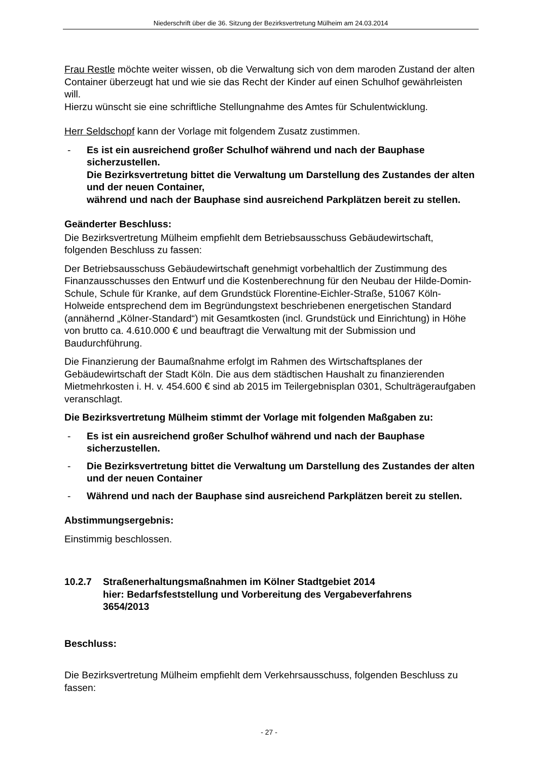Niederschrift über die 36. Sitzung der Bezirksvertretung Mülheim am 24.03.2014
Frau Restle möchte weiter wissen, ob die Verwaltung sich von dem maroden Zustand der alten Container überzeugt hat und wie sie das Recht der Kinder auf einen Schulhof gewährleisten will.
Hierzu wünscht sie eine schriftliche Stellungnahme des Amtes für Schulentwicklung.
Herr Seldschopf kann der Vorlage mit folgendem Zusatz zustimmen.
- Es ist ein ausreichend großer Schulhof während und nach der Bauphase sicherzustellen.
Die Bezirksvertretung bittet die Verwaltung um Darstellung des Zustandes der alten und der neuen Container,
während und nach der Bauphase sind ausreichend Parkplätzen bereit zu stellen.
Geänderter Beschluss:
Die Bezirksvertretung Mülheim empfiehlt dem Betriebsausschuss Gebäudewirtschaft, folgenden Beschluss zu fassen:
Der Betriebsausschuss Gebäudewirtschaft genehmigt vorbehaltlich der Zustimmung des Finanzausschusses den Entwurf und die Kostenberechnung für den Neubau der Hilde-Domin-Schule, Schule für Kranke, auf dem Grundstück Florentine-Eichler-Straße, 51067 Köln-Holweide entsprechend dem im Begründungstext beschriebenen energetischen Standard (annähernd „Kölner-Standard“) mit Gesamtkosten (incl. Grundstück und Einrichtung) in Höhe von brutto ca. 4.610.000 € und beauftragt die Verwaltung mit der Submission und Baudurchführung.
Die Finanzierung der Baumaßnahme erfolgt im Rahmen des Wirtschaftsplanes der Gebäudewirtschaft der Stadt Köln. Die aus dem städtischen Haushalt zu finanzierenden Mietmehrkosten i. H. v. 454.600 € sind ab 2015 im Teilergebnisplan 0301, Schulträgeraufgaben veranschlagt.
Die Bezirksvertretung Mülheim stimmt der Vorlage mit folgenden Maßgaben zu:
- Es ist ein ausreichend großer Schulhof während und nach der Bauphase sicherzustellen.
- Die Bezirksvertretung bittet die Verwaltung um Darstellung des Zustandes der alten und der neuen Container
- Während und nach der Bauphase sind ausreichend Parkplätzen bereit zu stellen.
Abstimmungsergebnis:
Einstimmig beschlossen.
10.2.7 Straßenerhaltungsmaßnahmen im Kölner Stadtgebiet 2014
hier: Bedarfsfeststellung und Vorbereitung des Vergabeverfahrens
3654/2013
Beschluss:
Die Bezirksvertretung Mülheim empfiehlt dem Verkehrsausschuss, folgenden Beschluss zu fassen:
- 27 -